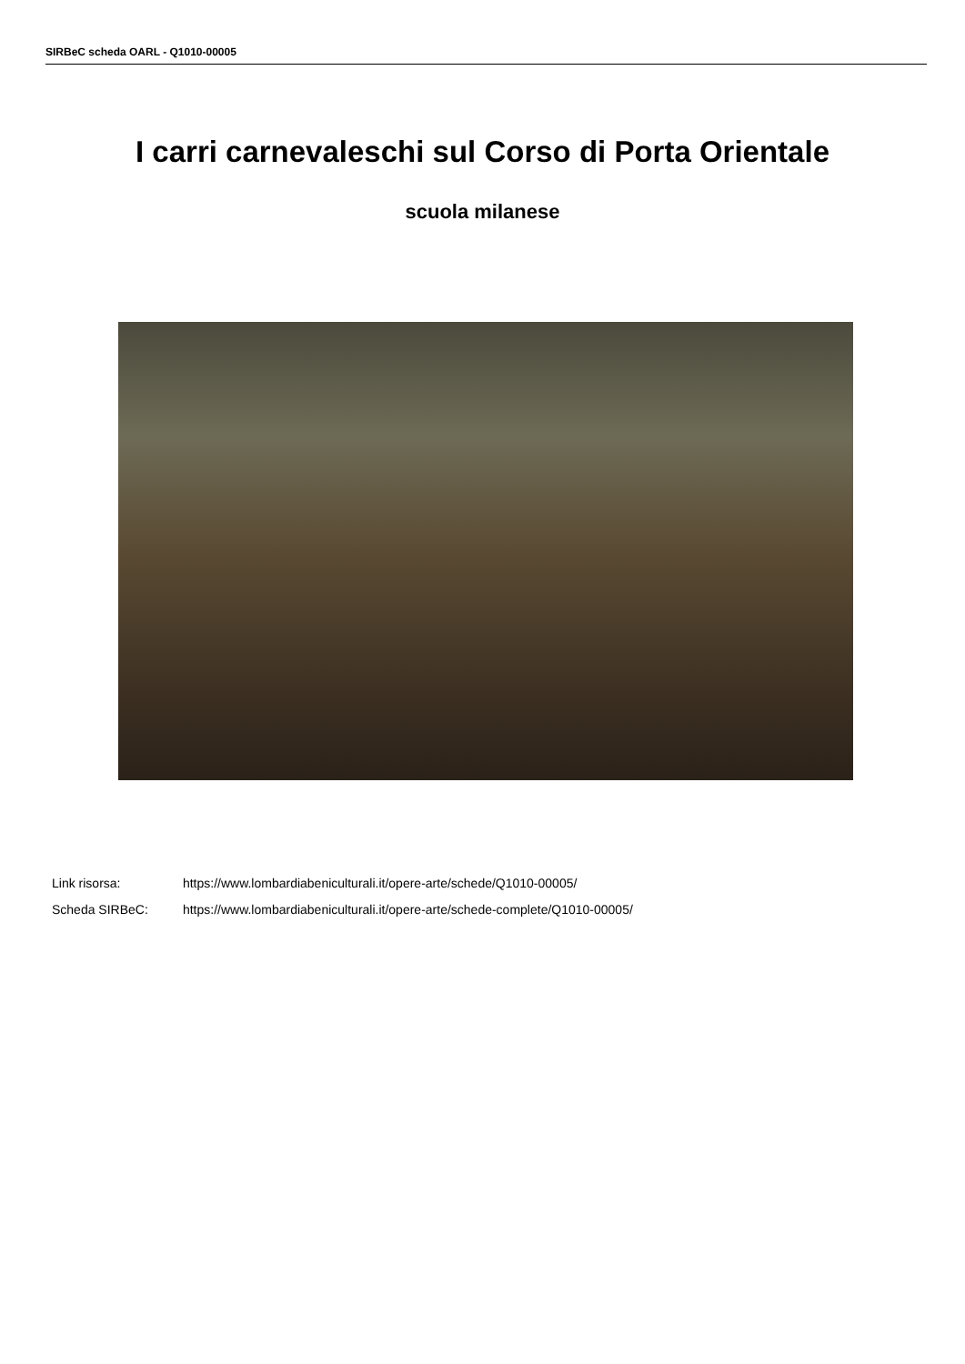SIRBeC scheda OARL - Q1010-00005
I carri carnevaleschi sul Corso di Porta Orientale
scuola milanese
Link risorsa: https://www.lombardiabeniculturali.it/opere-arte/schede/Q1010-00005/
Scheda SIRBeC: https://www.lombardiabeniculturali.it/opere-arte/schede-complete/Q1010-00005/